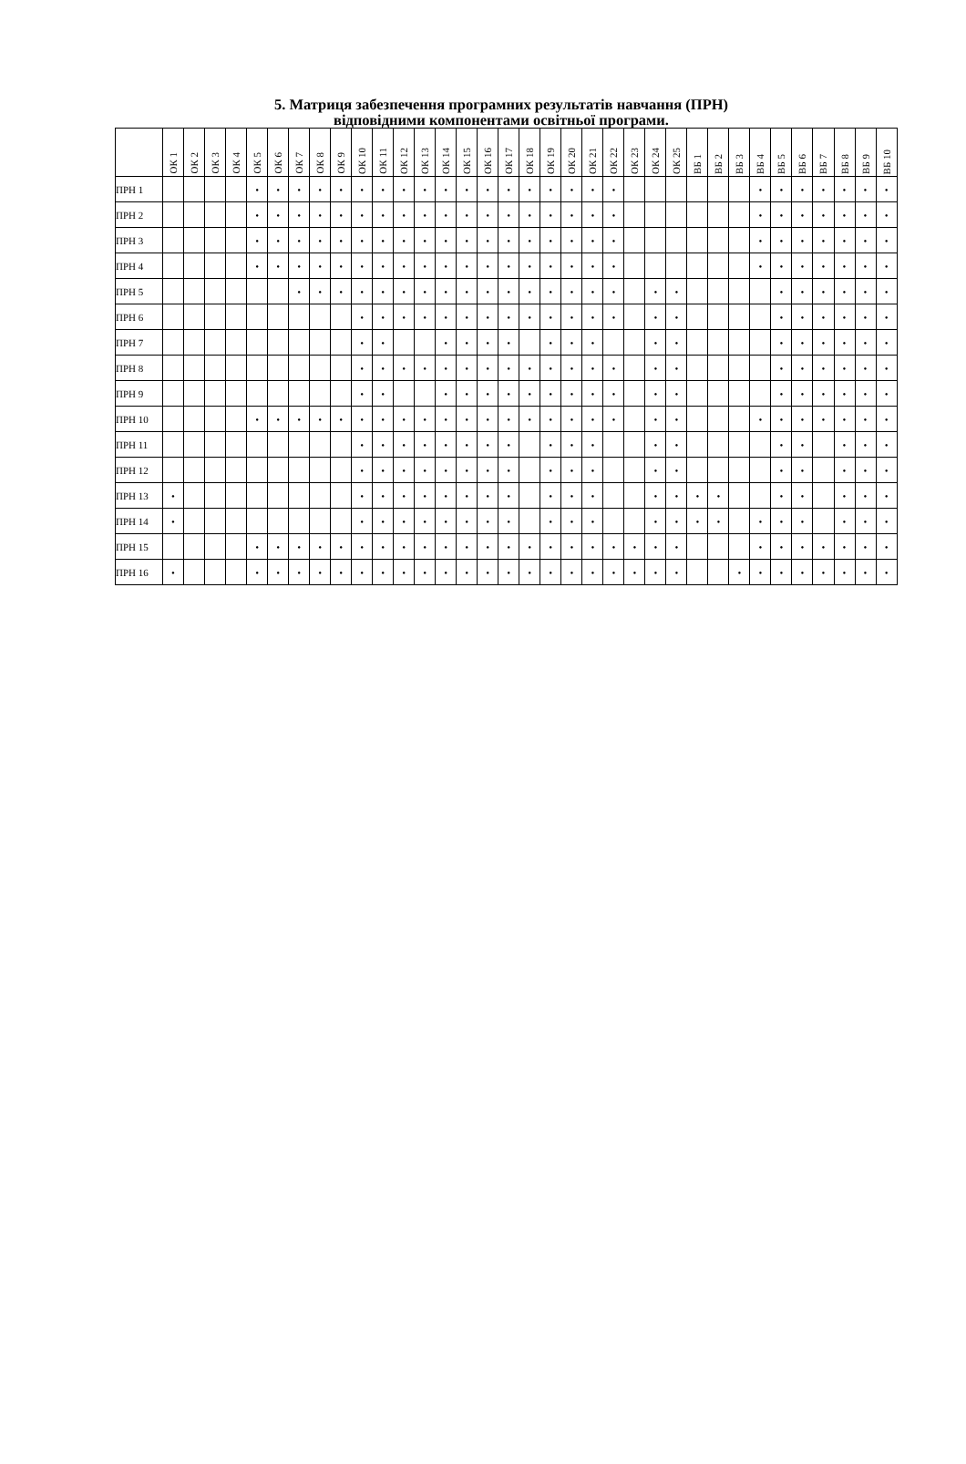5. Матриця забезпечення програмних результатів навчання (ПРН)
відповідними компонентами освітньої програми.
| | ОК 1 | ОК 2 | ОК 3 | ОК 4 | ОК 5 | ОК 6 | ОК 7 | ОК 8 | ОК 9 | ОК 10 | ОК 11 | ОК 12 | ОК 13 | ОК 14 | ОК 15 | ОК 16 | ОК 17 | ОК 18 | ОК 19 | ОК 20 | ОК 21 | ОК 22 | ОК 23 | ОК 24 | ОК 25 | ВБ 1 | ВБ 2 | ВБ 3 | ВБ 4 | ВБ 5 | ВБ 6 | ВБ 7 | ВБ 8 | ВБ 9 | ВБ 10 |
| --- | --- | --- | --- | --- | --- | --- | --- | --- | --- | --- | --- | --- | --- | --- | --- | --- | --- | --- | --- | --- | --- | --- | --- | --- | --- | --- | --- | --- | --- | --- | --- | --- | --- | --- | --- |
| ПРН 1 | | | | | • | • | • | • | • | • | • | • | • | • | • | • | • | • | • | • | • | • | | | | | | | • | • | • | • | • | • | • |
| ПРН 2 | | | | | • | • | • | • | • | • | • | • | • | • | • | • | • | • | • | • | • | • | | | | | | | • | • | • | • | • | • | • |
| ПРН 3 | | | | | • | • | • | • | • | • | • | • | • | • | • | • | • | • | • | • | • | • | | | | | | | • | • | • | • | • | • | • |
| ПРН 4 | | | | | • | • | • | • | • | • | • | • | • | • | • | • | • | • | • | • | • | • | | | | | | | • | • | • | • | • | • | • |
| ПРН 5 | | | | | | | • | • | • | • | • | • | • | • | • | • | • | • | • | • | • | • | | • | • | | | | | • | • | • | • | • | • |
| ПРН 6 | | | | | | | | | | • | • | • | • | • | • | • | • | • | • | • | • | • | | • | • | | | | | • | • | • | • | • | • |
| ПРН 7 | | | | | | | | | | • | • | | | • | • | • | • | | • | • | • | | | • | • | | | | | • | • | • | • | • | • |
| ПРН 8 | | | | | | | | | | • | • | • | • | • | • | • | • | • | • | • | • | • | | • | • | | | | | • | • | • | • | • | • |
| ПРН 9 | | | | | | | | | | • | • | | | • | • | • | • | • | • | • | • | • | | • | • | | | | | • | • | • | • | • | • |
| ПРН 10 | | | | | • | • | • | • | • | • | • | • | • | • | • | • | • | • | • | • | • | • | | • | • | | | | • | • | • | • | • | • | • |
| ПРН 11 | | | | | | | | | | • | • | • | • | • | • | • | • | | • | • | • | | | • | • | | | | | • | • | | • | • | • |
| ПРН 12 | | | | | | | | | | • | • | • | • | • | • | • | • | | • | • | • | | | • | • | | | | | • | • | | • | • | • |
| ПРН 13 | • | | | | | | | | | • | • | • | • | • | • | • | • | | • | • | • | | | • | • | • | • | | | • | • | | • | • | • |
| ПРН 14 | • | | | | | | | | | • | • | • | • | • | • | • | • | | • | • | • | | | • | • | • | • | | • | • | • | | • | • | • |
| ПРН 15 | | | | | • | • | • | • | • | • | • | • | • | • | • | • | • | • | • | • | • | • | • | • | • | | | | • | • | • | • | • | • | • |
| ПРН 16 | • | | | | • | • | • | • | • | • | • | • | • | • | • | • | • | • | • | • | • | • | • | • | • | | | • | • | • | • | • | • | • | • |